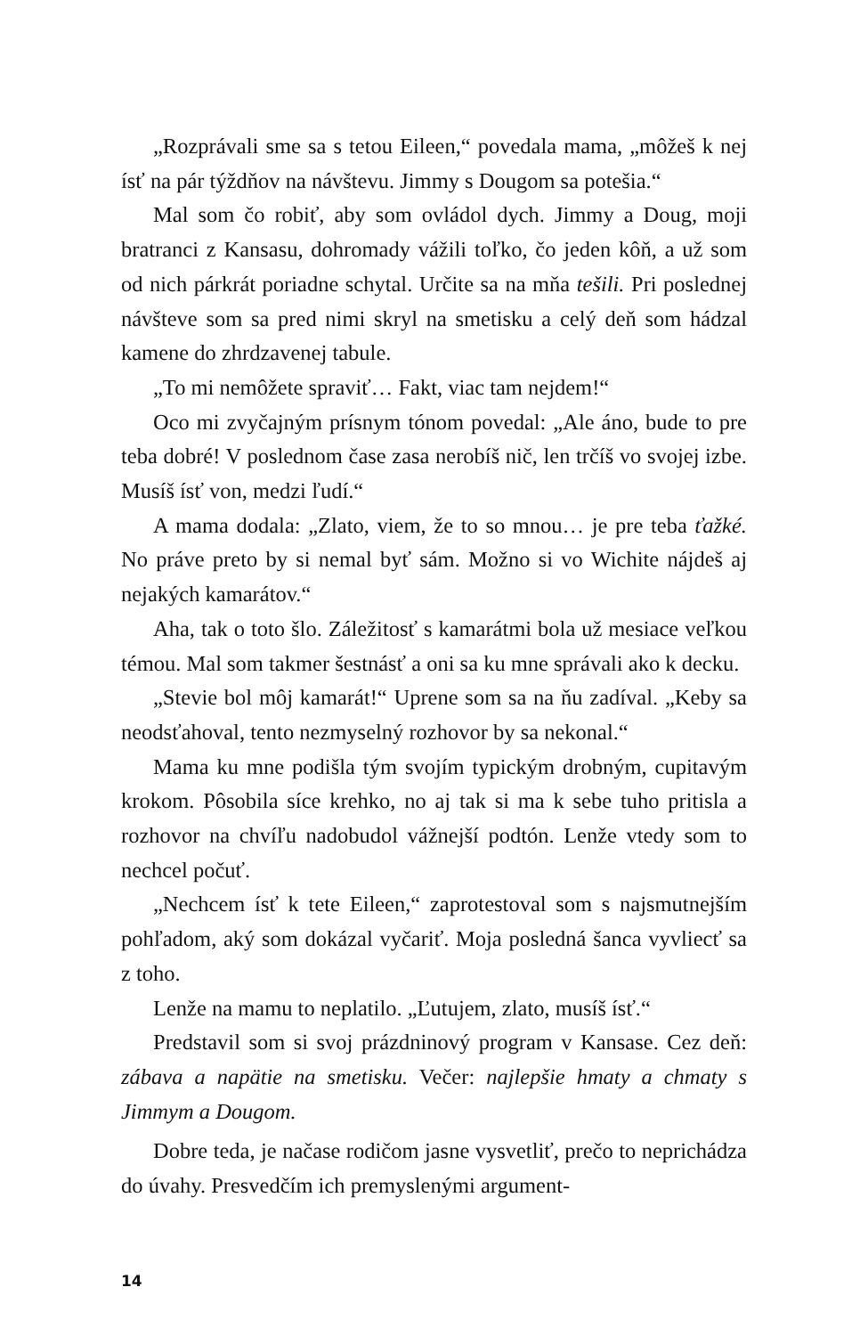„Rozprávali sme sa s tetou Eileen,“ povedala mama, „môžeš k nej ísť na pár týždňov na návštevu. Jimmy s Dougom sa potešia.“
Mal som čo robiť, aby som ovládol dych. Jimmy a Doug, moji bratranci z Kansasu, dohromady vážili toľko, čo jeden kôň, a už som od nich párkrát poriadne schytal. Určite sa na mňa tešili. Pri poslednej návšteve som sa pred nimi skryl na smetisku a celý deň som hádzal kamene do zhrdzavenej tabule.
„To mi nemôžete spraviť… Fakt, viac tam nejdem!“
Oco mi zvyčajným prísnym tónom povedal: „Ale áno, bude to pre teba dobré! V poslednom čase zasa nerobíš nič, len trčíš vo svojej izbe. Musíš ísť von, medzi ľudí.“
A mama dodala: „Zlato, viem, že to so mnou… je pre teba ťažké. No práve preto by si nemal byť sám. Možno si vo Wichite nájdeš aj nejakých kamarátov.“
Aha, tak o toto šlo. Záležitosť s kamarátmi bola už mesiace veľkou témou. Mal som takmer šestnásť a oni sa ku mne správali ako k decku.
„Stevie bol môj kamarát!“ Uprene som sa na ňu zadíval. „Keby sa neodsťahoval, tento nezmyselný rozhovor by sa nekonal.“
Mama ku mne podišla tým svojím typickým drobným, cupitavým krokom. Pôsobila síce krehko, no aj tak si ma k sebe tuho pritisla a rozhovor na chvíľu nadobudol vážnejší podtón. Lenže vtedy som to nechcel počuť.
„Nechcem ísť k tete Eileen,“ zaprotestoval som s najsmutnejším pohľadom, aký som dokázal vyčariť. Moja posledná šanca vyvliecť sa z toho.
Lenže na mamu to neplatilo. „Ľutujem, zlato, musíš ísť.“
Predstavil som si svoj prázdninový program v Kansase. Cez deň: zábava a napätie na smetisku. Večer: najlepšie hmaty a chmaty s Jimmym a Dougom.
Dobre teda, je načase rodičom jasne vysvetliť, prečo to neprichádza do úvahy. Presvedčím ich premyslenými argument-
14